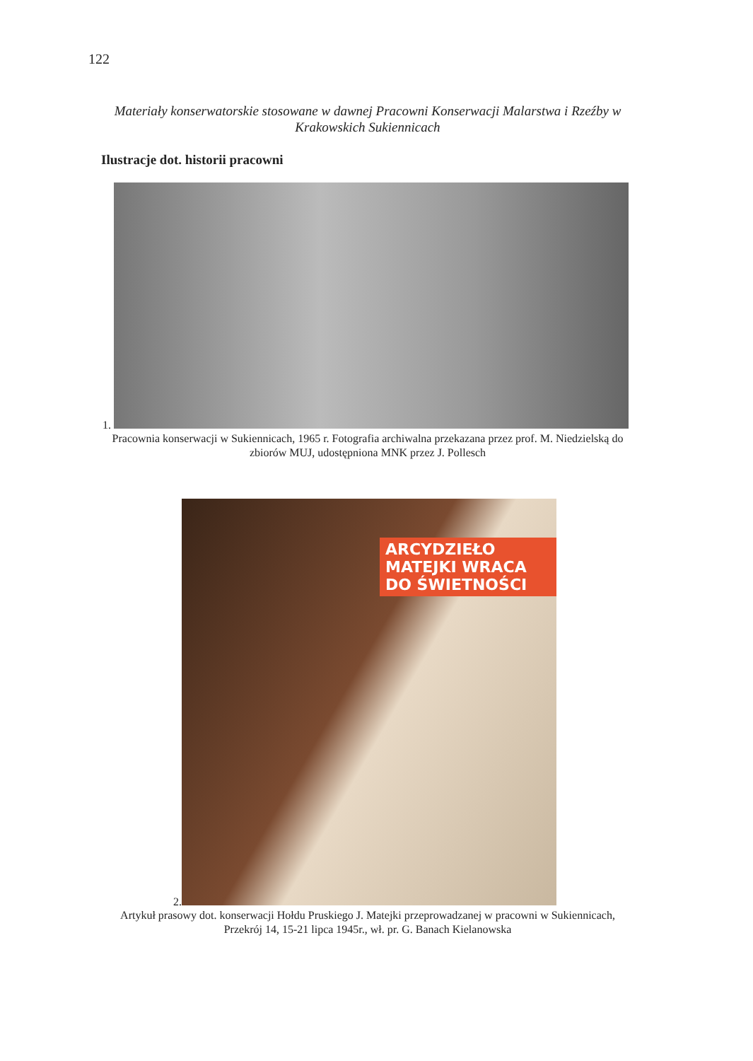122
Materiały konserwatorskie stosowane w dawnej Pracowni Konserwacji Malarstwa i Rzeźby w Krakowskich Sukiennicach
Ilustracje dot. historii pracowni
1.
Pracownia konserwacji w Sukiennicach, 1965 r. Fotografia archiwalna przekazana przez prof. M. Niedzielską do zbiorów MUJ, udostępniona MNK przez J. Pollesch
2. ARCYDZIEŁO MATEJKI WRACA DO ŚWIETNOŚCI
Artykuł prasowy dot. konserwacji Hołdu Pruskiego J. Matejki przeprowadzanej w pracowni w Sukiennicach, Przekrój 14, 15-21 lipca 1945r., wł. pr. G. Banach Kielanowska